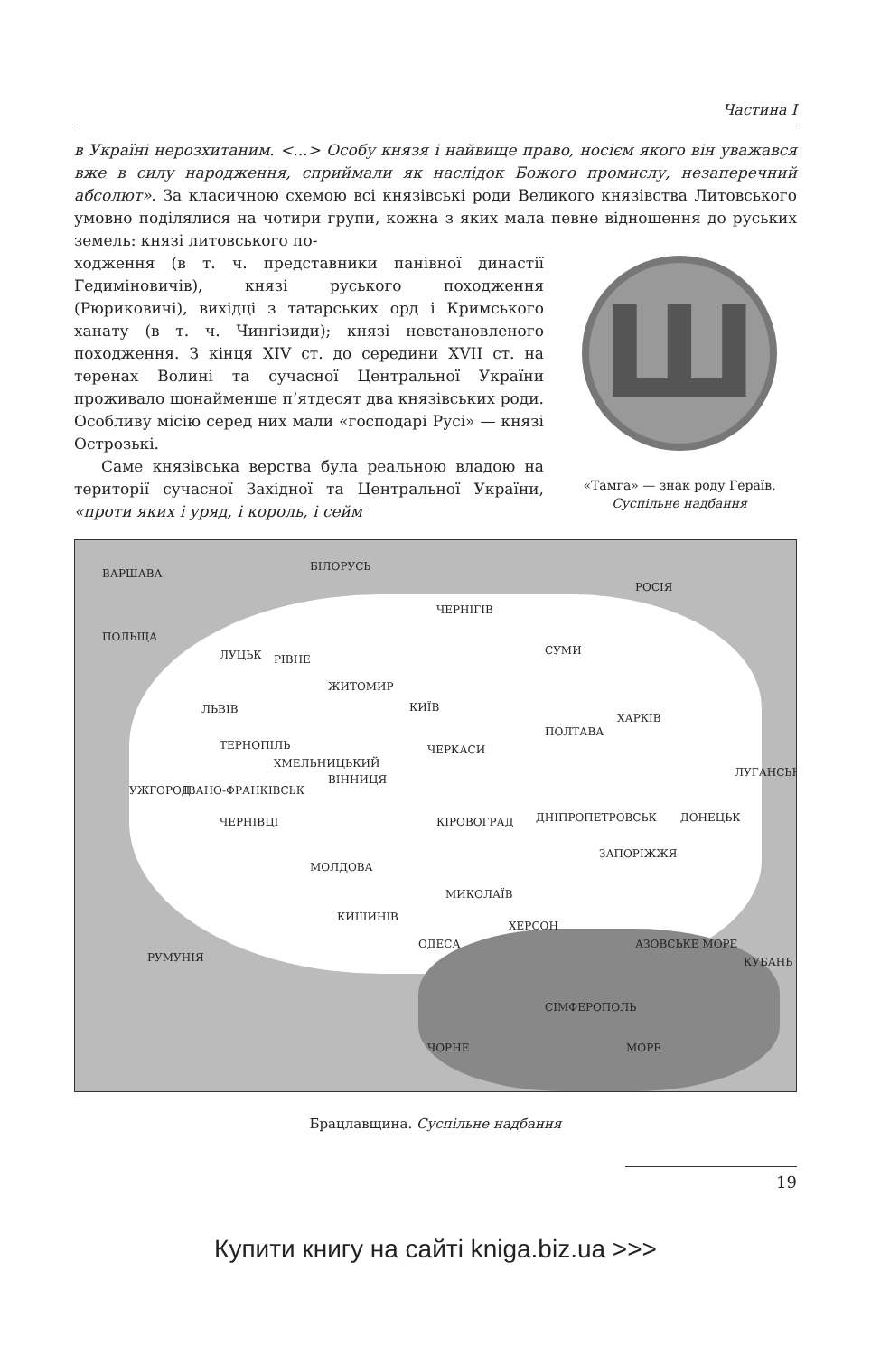Частина І
в Україні нерозхитаним. <...> Особу князя і найвище право, носієм якого він уважався вже в силу народження, сприймали як наслідок Божого промислу, незаперечний абсолют». За класичною схемою всі князівські роди Великого князівства Литовського умовно поділялися на чотири групи, кожна з яких мала певне відношення до руських земель: князі литовського по-
Ш
«Тамга» — знак роду Гераїв.
Суспільне надбання
ходження (в т. ч. представники панівної династії Гедиміновичів), князі руського походження (Рюриковичі), вихідці з татарських орд і Кримського ханату (в т. ч. Чингізиди); князі невстановленого походження. З кінця XIV ст. до середини XVII ст. на теренах Волині та сучасної Центральної України проживало щонайменше п’ятдесят два князівських роди. Особливу місію серед них мали «господарі Русі» — князі Острозькі.
Саме князівська верства була реальною владою на території сучасної Західної та Центральної України, «проти яких і уряд, і король, і сейм
ВАРШАВА
БІЛОРУСЬ
РОСІЯ
ПОЛЬЩА
ЛУЦЬК РІВНЕ
ЧЕРНІГІВ
СУМИ
ЖИТОМИР
КИЇВ ЛЬВІВ
ХАРКІВ
ПОЛТАВА
ТЕРНОПІЛЬ ЧЕРКАСИ
ХМЕЛЬНИЦЬКИЙ
ВІННИЦЯ
ЛУГАНСЬК
УЖГОРОД ІВАНО-ФРАНКІВСЬК
ДНІПРОПЕТРОВСЬК КІРОВОГРАД ДОНЕЦЬК ЧЕРНІВЦІ
ЗАПОРІЖЖЯ
МОЛДОВА
МИКОЛАЇВ
КИШИНІВ
ХЕРСОН
ОДЕСА АЗОВСЬКЕ МОРЕ
РУМУНІЯ КУБАНЬ
СІМФЕРОПОЛЬ
ЧОРНЕ МОРЕ
Брацлавщина. Суспільне надбання
19
Купити книгу на сайті kniga.biz.ua >>>